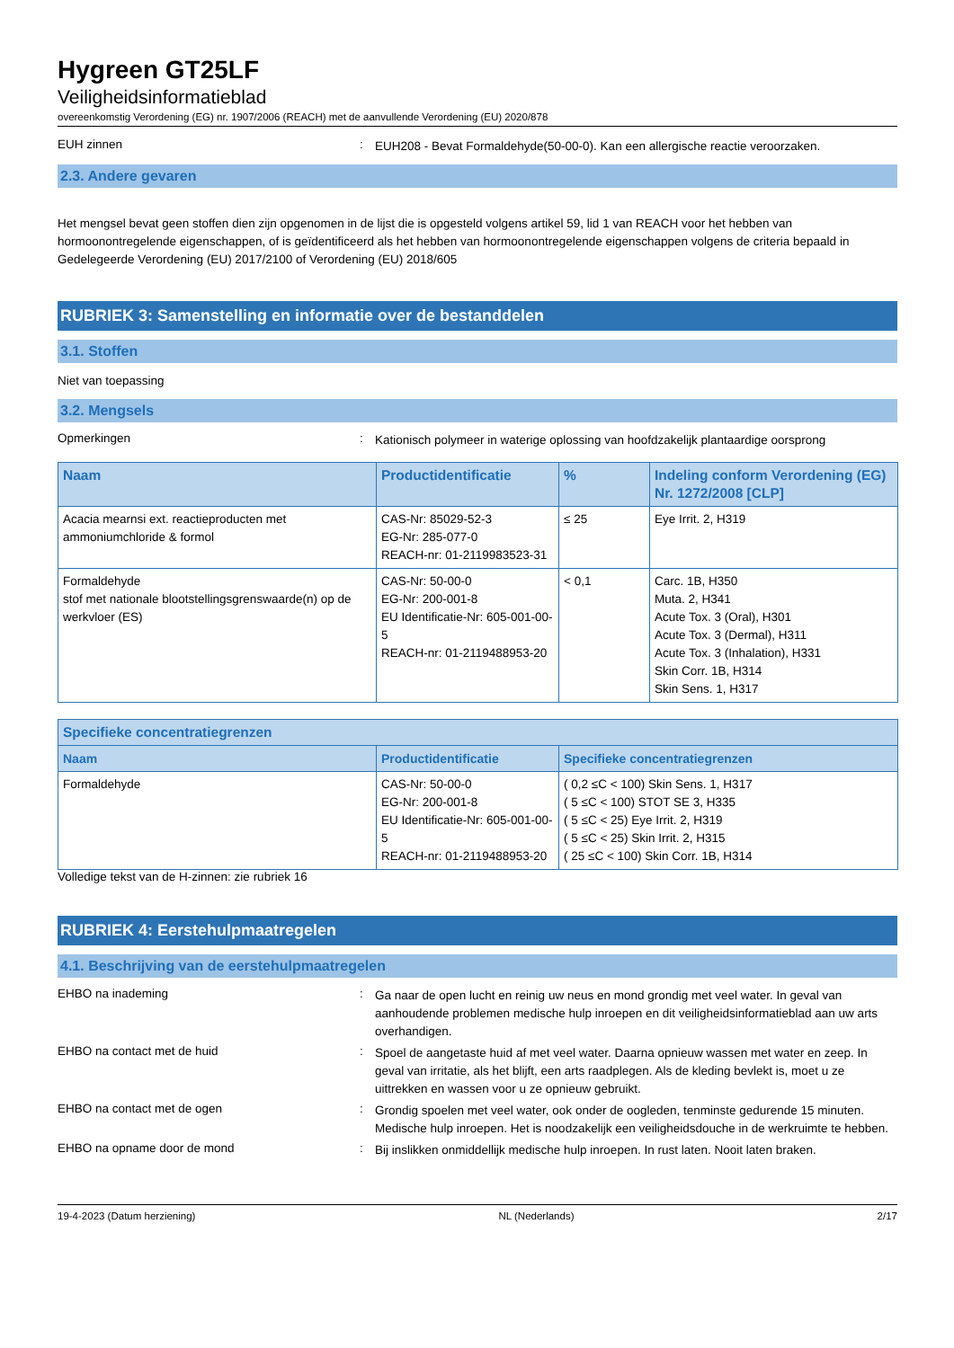Hygreen GT25LF
Veiligheidsinformatieblad
overeenkomstig Verordening (EG) nr. 1907/2006 (REACH) met de aanvullende Verordening (EU) 2020/878
EUH zinnen :
EUH208 - Bevat Formaldehyde(50-00-0). Kan een allergische reactie veroorzaken.
2.3. Andere gevaren
Het mengsel bevat geen stoffen dien zijn opgenomen in de lijst die is opgesteld volgens artikel 59, lid 1 van REACH voor het hebben van hormoonontregelende eigenschappen, of is geïdentificeerd als het hebben van hormoonontregelende eigenschappen volgens de criteria bepaald in Gedelegeerde Verordening (EU) 2017/2100 of Verordening (EU) 2018/605
RUBRIEK 3: Samenstelling en informatie over de bestanddelen
3.1. Stoffen
Niet van toepassing
3.2. Mengsels
Opmerkingen :
Kationisch polymeer in waterige oplossing van hoofdzakelijk plantaardige oorsprong
| Naam | Productidentificatie | % | Indeling conform Verordening (EG) Nr. 1272/2008 [CLP] |
| --- | --- | --- | --- |
| Acacia mearnsi ext. reactieproducten met ammoniumchloride & formol | CAS-Nr: 85029-52-3 EG-Nr: 285-077-0 REACH-nr: 01-2119983523-31 | ≤ 25 | Eye Irrit. 2, H319 |
| Formaldehyde stof met nationale blootstellingsgrenswaarde(n) op de werkvloer (ES) | CAS-Nr: 50-00-0 EG-Nr: 200-001-8 EU Identificatie-Nr: 605-001-00-5 REACH-nr: 01-2119488953-20 | < 0,1 | Carc. 1B, H350 Muta. 2, H341 Acute Tox. 3 (Oral), H301 Acute Tox. 3 (Dermal), H311 Acute Tox. 3 (Inhalation), H331 Skin Corr. 1B, H314 Skin Sens. 1, H317 |
| Specifieke concentratiegrenzen | | |
| --- | --- | --- |
| Naam | Productidentificatie | Specifieke concentratiegrenzen |
| Formaldehyde | CAS-Nr: 50-00-0 EG-Nr: 200-001-8 EU Identificatie-Nr: 605-001-00-5 REACH-nr: 01-2119488953-20 | ( 0,2 ≤C < 100) Skin Sens. 1, H317 ( 5 ≤C < 100) STOT SE 3, H335 ( 5 ≤C < 25) Eye Irrit. 2, H319 ( 5 ≤C < 25) Skin Irrit. 2, H315 ( 25 ≤C < 100) Skin Corr. 1B, H314 |
Volledige tekst van de H-zinnen: zie rubriek 16
RUBRIEK 4: Eerstehulpmaatregelen
4.1. Beschrijving van de eerstehulpmaatregelen
EHBO na inademing :
Ga naar de open lucht en reinig uw neus en mond grondig met veel water. In geval van aanhoudende problemen medische hulp inroepen en dit veiligheidsinformatieblad aan uw arts overhandigen.
EHBO na contact met de huid :
Spoel de aangetaste huid af met veel water. Daarna opnieuw wassen met water en zeep. In geval van irritatie, als het blijft, een arts raadplegen. Als de kleding bevlekt is, moet u ze uittrekken en wassen voor u ze opnieuw gebruikt.
EHBO na contact met de ogen :
Grondig spoelen met veel water, ook onder de oogleden, tenminste gedurende 15 minuten. Medische hulp inroepen. Het is noodzakelijk een veiligheidsdouche in de werkruimte te hebben.
EHBO na opname door de mond :
Bij inslikken onmiddellijk medische hulp inroepen. In rust laten. Nooit laten braken.
19-4-2023 (Datum herziening) NL (Nederlands) 2/17